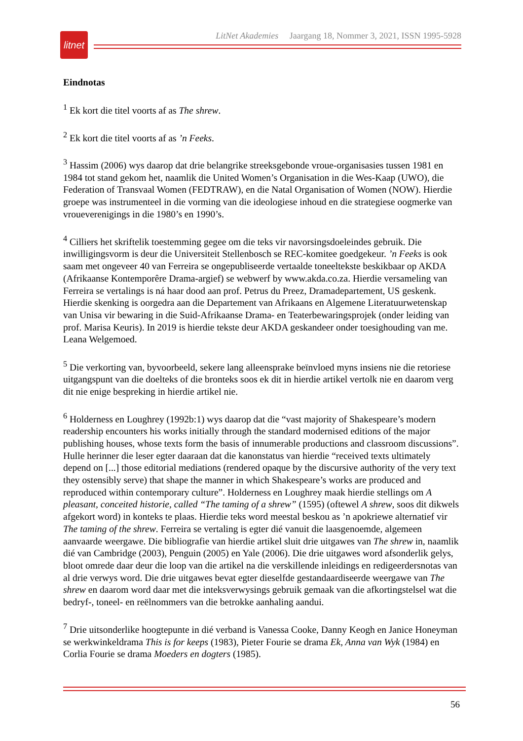litnet
LitNet Akademies Jaargang 18, Nommer 3, 2021, ISSN 1995-5928
Eindnotas
<sup>1</sup> Ek kort die titel voorts af as The shrew.
<sup>2</sup> Ek kort die titel voorts af as ’n Feeks.
<sup>3</sup> Hassim (2006) wys daarop dat drie belangrike streeksgebonde vroue-organisasies tussen 1981 en 1984 tot stand gekom het, naamlik die United Women’s Organisation in die Wes-Kaap (UWO), die Federation of Transvaal Women (FEDTRAW), en die Natal Organisation of Women (NOW). Hierdie groepe was instrumenteel in die vorming van die ideologiese inhoud en die strategiese oogmerke van vroueverenigings in die 1980’s en 1990’s.
<sup>4</sup> Cilliers het skriftelik toestemming gegee om die teks vir navorsingsdoeleindes gebruik. Die inwilligingsvorm is deur die Universiteit Stellenbosch se REC-komitee goedgekeur. ’n Feeks is ook saam met ongeveer 40 van Ferreira se ongepubliseerde vertaalde toneeltekste beskikbaar op AKDA (Afrikaanse Kontemporêre Drama-argief) se webwerf by www.akda.co.za. Hierdie versameling van Ferreira se vertalings is ná haar dood aan prof. Petrus du Preez, Dramadepartement, US geskenk. Hierdie skenking is oorgedra aan die Departement van Afrikaans en Algemene Literatuurwetenskap van Unisa vir bewaring in die Suid-Afrikaanse Drama- en Teaterbewaringsprojek (onder leiding van prof. Marisa Keuris). In 2019 is hierdie tekste deur AKDA geskandeer onder toesighouding van me. Leana Welgemoed.
<sup>5</sup> Die verkorting van, byvoorbeeld, sekere lang alleensprake beïnvloed myns insiens nie die retoriese uitgangspunt van die doelteks of die bronteks soos ek dit in hierdie artikel vertolk nie en daarom verg dit nie enige bespreking in hierdie artikel nie.
<sup>6</sup> Holderness en Loughrey (1992b:1) wys daarop dat die “vast majority of Shakespeare’s modern readership encounters his works initially through the standard modernised editions of the major publishing houses, whose texts form the basis of innumerable productions and classroom discussions”. Hulle herinner die leser egter daaraan dat die kanonstatus van hierdie “received texts ultimately depend on [...] those editorial mediations (rendered opaque by the discursive authority of the very text they ostensibly serve) that shape the manner in which Shakespeare’s works are produced and reproduced within contemporary culture”. Holderness en Loughrey maak hierdie stellings om A pleasant, conceited historie, called “The taming of a shrew” (1595) (oftewel A shrew, soos dit dikwels afgekort word) in konteks te plaas. Hierdie teks word meestal beskou as ’n apokriewe alternatief vir The taming of the shrew. Ferreira se vertaling is egter dié vanuit die laasgenoemde, algemeen aanvaarde weergawe. Die bibliografie van hierdie artikel sluit drie uitgawes van The shrew in, naamlik dié van Cambridge (2003), Penguin (2005) en Yale (2006). Die drie uitgawes word afsonderlik gelys, bloot omrede daar deur die loop van die artikel na die verskillende inleidings en redigeerdersnotas van al drie verwys word. Die drie uitgawes bevat egter dieselfde gestandaardiseerde weergawe van The shrew en daarom word daar met die inteksverwysings gebruik gemaak van die afkortingstelsel wat die bedryf-, toneel- en reëlnommers van die betrokke aanhaling aandui.
<sup>7</sup> Drie uitsonderlike hoogtepunte in dié verband is Vanessa Cooke, Danny Keogh en Janice Honeyman se werkwinkeldrama This is for keeps (1983), Pieter Fourie se drama Ek, Anna van Wyk (1984) en Corlia Fourie se drama Moeders en dogters (1985).
56